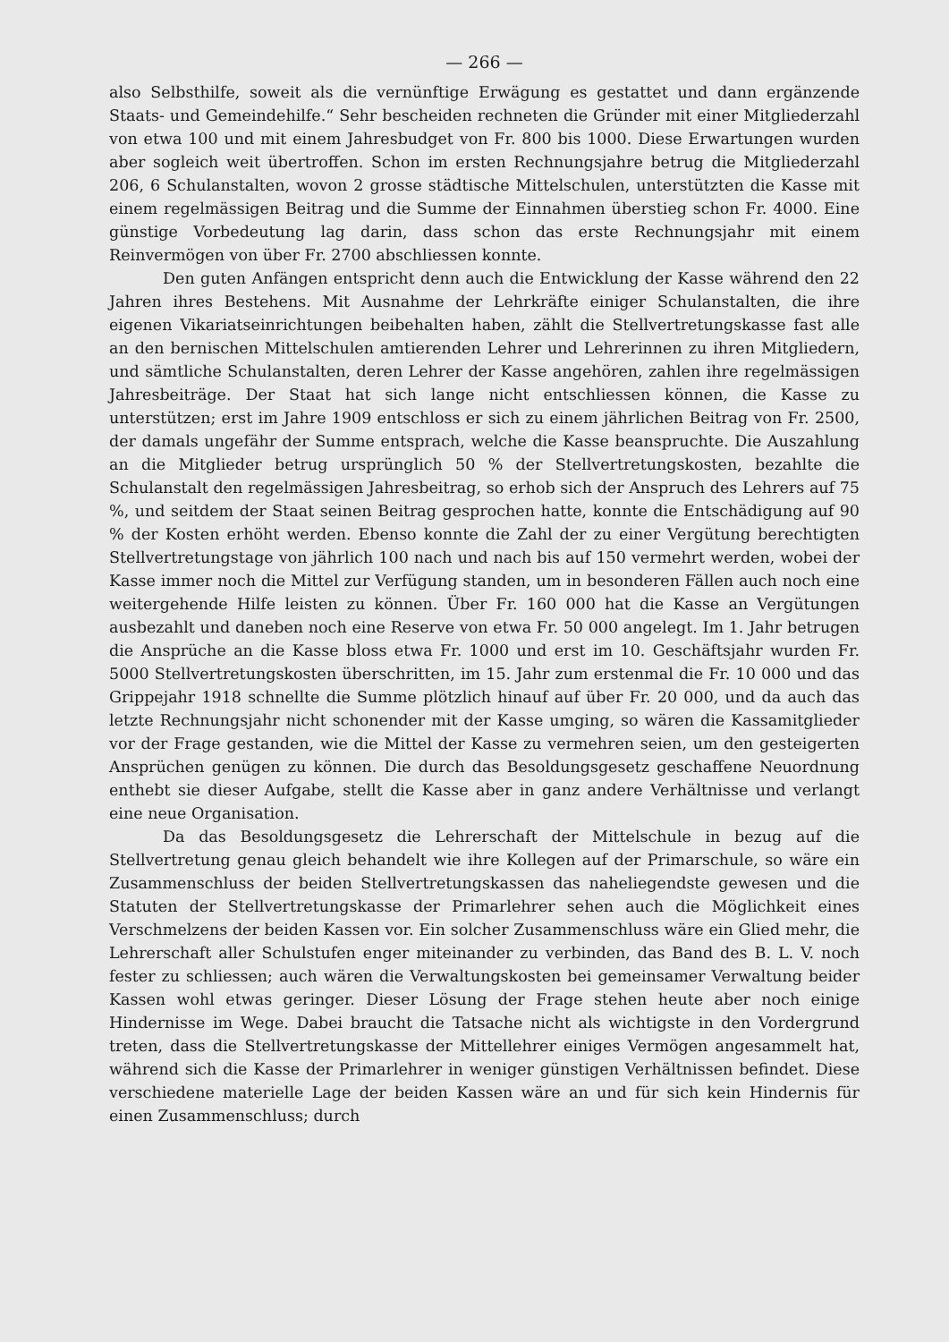— 266 —
also Selbsthilfe, soweit als die vernünftige Erwägung es gestattet und dann ergänzende Staats- und Gemeindehilfe.“ Sehr bescheiden rechneten die Gründer mit einer Mitgliederzahl von etwa 100 und mit einem Jahresbudget von Fr. 800 bis 1000. Diese Erwartungen wurden aber sogleich weit übertroffen. Schon im ersten Rechnungsjahre betrug die Mitgliederzahl 206, 6 Schulanstalten, wovon 2 grosse städtische Mittelschulen, unterstützten die Kasse mit einem regelmässigen Beitrag und die Summe der Einnahmen überstieg schon Fr. 4000. Eine günstige Vorbedeutung lag darin, dass schon das erste Rechnungsjahr mit einem Reinvermögen von über Fr. 2700 abschliessen konnte.
Den guten Anfängen entspricht denn auch die Entwicklung der Kasse während den 22 Jahren ihres Bestehens. Mit Ausnahme der Lehrkräfte einiger Schulanstalten, die ihre eigenen Vikariatseinrichtungen beibehalten haben, zählt die Stellvertretungskasse fast alle an den bernischen Mittelschulen amtierenden Lehrer und Lehrerinnen zu ihren Mitgliedern, und sämtliche Schulanstalten, deren Lehrer der Kasse angehören, zahlen ihre regelmässigen Jahresbeiträge. Der Staat hat sich lange nicht entschliessen können, die Kasse zu unterstützen; erst im Jahre 1909 entschloss er sich zu einem jährlichen Beitrag von Fr. 2500, der damals ungefähr der Summe entsprach, welche die Kasse beanspruchte. Die Auszahlung an die Mitglieder betrug ursprünglich 50 % der Stellvertretungskosten, bezahlte die Schulanstalt den regelmässigen Jahresbeitrag, so erhob sich der Anspruch des Lehrers auf 75 %, und seitdem der Staat seinen Beitrag gesprochen hatte, konnte die Entschädigung auf 90 % der Kosten erhöht werden. Ebenso konnte die Zahl der zu einer Vergütung berechtigten Stellvertretungstage von jährlich 100 nach und nach bis auf 150 vermehrt werden, wobei der Kasse immer noch die Mittel zur Verfügung standen, um in besonderen Fällen auch noch eine weitergehende Hilfe leisten zu können. Über Fr. 160 000 hat die Kasse an Vergütungen ausbezahlt und daneben noch eine Reserve von etwa Fr. 50 000 angelegt. Im 1. Jahr betrugen die Ansprüche an die Kasse bloss etwa Fr. 1000 und erst im 10. Geschäftsjahr wurden Fr. 5000 Stellvertretungskosten überschritten, im 15. Jahr zum erstenmal die Fr. 10 000 und das Grippejahr 1918 schnellte die Summe plötzlich hinauf auf über Fr. 20 000, und da auch das letzte Rechnungsjahr nicht schonender mit der Kasse umging, so wären die Kassamitglieder vor der Frage gestanden, wie die Mittel der Kasse zu vermehren seien, um den gesteigerten Ansprüchen genügen zu können. Die durch das Besoldungsgesetz geschaffene Neuordnung enthebt sie dieser Aufgabe, stellt die Kasse aber in ganz andere Verhältnisse und verlangt eine neue Organisation.
Da das Besoldungsgesetz die Lehrerschaft der Mittelschule in bezug auf die Stellvertretung genau gleich behandelt wie ihre Kollegen auf der Primarschule, so wäre ein Zusammenschluss der beiden Stellvertretungskassen das naheliegendste gewesen und die Statuten der Stellvertretungskasse der Primarlehrer sehen auch die Möglichkeit eines Verschmelzens der beiden Kassen vor. Ein solcher Zusammenschluss wäre ein Glied mehr, die Lehrerschaft aller Schulstufen enger miteinander zu verbinden, das Band des B. L. V. noch fester zu schliessen; auch wären die Verwaltungskosten bei gemeinsamer Verwaltung beider Kassen wohl etwas geringer. Dieser Lösung der Frage stehen heute aber noch einige Hindernisse im Wege. Dabei braucht die Tatsache nicht als wichtigste in den Vordergrund treten, dass die Stellvertretungskasse der Mittellehrer einiges Vermögen angesammelt hat, während sich die Kasse der Primarlehrer in weniger günstigen Verhältnissen befindet. Diese verschiedene materielle Lage der beiden Kassen wäre an und für sich kein Hindernis für einen Zusammenschluss; durch